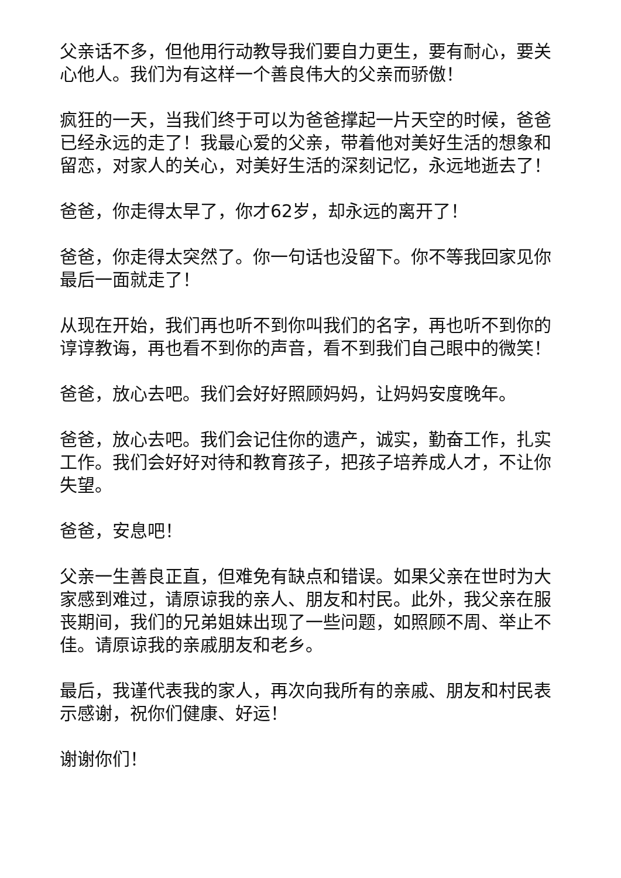父亲话不多，但他用行动教导我们要自力更生，要有耐心，要关心他人。我们为有这样一个善良伟大的父亲而骄傲！
疯狂的一天，当我们终于可以为爸爸撑起一片天空的时候，爸爸已经永远的走了！我最心爱的父亲，带着他对美好生活的想象和留恋，对家人的关心，对美好生活的深刻记忆，永远地逝去了！
爸爸，你走得太早了，你才62岁，却永远的离开了！
爸爸，你走得太突然了。你一句话也没留下。你不等我回家见你最后一面就走了！
从现在开始，我们再也听不到你叫我们的名字，再也听不到你的谆谆教诲，再也看不到你的声音，看不到我们自己眼中的微笑！
爸爸，放心去吧。我们会好好照顾妈妈，让妈妈安度晚年。
爸爸，放心去吧。我们会记住你的遗产，诚实，勤奋工作，扎实工作。我们会好好对待和教育孩子，把孩子培养成人才，不让你失望。
爸爸，安息吧！
父亲一生善良正直，但难免有缺点和错误。如果父亲在世时为大家感到难过，请原谅我的亲人、朋友和村民。此外，我父亲在服丧期间，我们的兄弟姐妹出现了一些问题，如照顾不周、举止不佳。请原谅我的亲戚朋友和老乡。
最后，我谨代表我的家人，再次向我所有的亲戚、朋友和村民表示感谢，祝你们健康、好运！
谢谢你们！